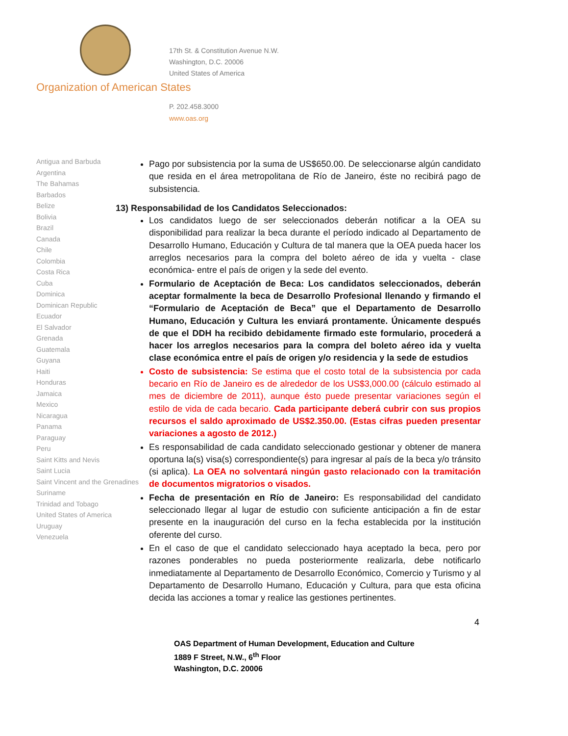17th St. & Constitution Avenue N.W.
Washington, D.C. 20006
United States of America
Organization of American States
P. 202.458.3000
www.oas.org
Antigua and Barbuda
Argentina
The Bahamas
Barbados
Belize
Bolivia
Brazil
Canada
Chile
Colombia
Costa Rica
Cuba
Dominica
Dominican Republic
Ecuador
El Salvador
Grenada
Guatemala
Guyana
Haiti
Honduras
Jamaica
Mexico
Nicaragua
Panama
Paraguay
Peru
Saint Kitts and Nevis
Saint Lucia
Saint Vincent and the Grenadines
Suriname
Trinidad and Tobago
United States of America
Uruguay
Venezuela
Pago por subsistencia por la suma de US$650.00. De seleccionarse algún candidato que resida en el área metropolitana de Río de Janeiro, éste no recibirá pago de subsistencia.
13) Responsabilidad de los Candidatos Seleccionados:
Los candidatos luego de ser seleccionados deberán notificar a la OEA su disponibilidad para realizar la beca durante el período indicado al Departamento de Desarrollo Humano, Educación y Cultura de tal manera que la OEA pueda hacer los arreglos necesarios para la compra del boleto aéreo de ida y vuelta - clase económica- entre el país de origen y la sede del evento.
Formulario de Aceptación de Beca: Los candidatos seleccionados, deberán aceptar formalmente la beca de Desarrollo Profesional llenando y firmando el “Formulario de Aceptación de Beca” que el Departamento de Desarrollo Humano, Educación y Cultura les enviará prontamente. Únicamente después de que el DDH ha recibido debidamente firmado este formulario, procederá a hacer los arreglos necesarios para la compra del boleto aéreo ida y vuelta clase económica entre el país de origen y/o residencia y la sede de estudios
Costo de subsistencia: Se estima que el costo total de la subsistencia por cada becario en Río de Janeiro es de alrededor de los US$3,000.00 (cálculo estimado al mes de diciembre de 2011), aunque ésto puede presentar variaciones según el estilo de vida de cada becario. Cada participante deberá cubrir con sus propios recursos el saldo aproximado de US$2.350.00. (Estas cifras pueden presentar variaciones a agosto de 2012.)
Es responsabilidad de cada candidato seleccionado gestionar y obtener de manera oportuna la(s) visa(s) correspondiente(s) para ingresar al país de la beca y/o tránsito (si aplica). La OEA no solventará ningún gasto relacionado con la tramitación de documentos migratorios o visados.
Fecha de presentación en Río de Janeiro: Es responsabilidad del candidato seleccionado llegar al lugar de estudio con suficiente anticipación a fin de estar presente en la inauguración del curso en la fecha establecida por la institución oferente del curso.
En el caso de que el candidato seleccionado haya aceptado la beca, pero por razones ponderables no pueda posteriormente realizarla, debe notificarlo inmediatamente al Departamento de Desarrollo Económico, Comercio y Turismo y al Departamento de Desarrollo Humano, Educación y Cultura, para que esta oficina decida las acciones a tomar y realice las gestiones pertinentes.
4
OAS Department of Human Development, Education and Culture
1889 F Street, N.W., 6<sup>th</sup> Floor
Washington, D.C. 20006